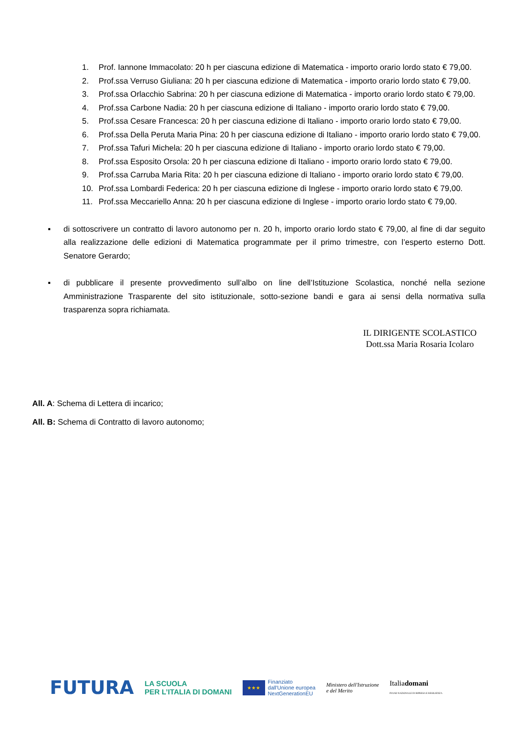1. Prof. Iannone Immacolato: 20 h per ciascuna edizione di Matematica - importo orario lordo stato € 79,00.
2. Prof.ssa Verruso Giuliana: 20 h per ciascuna edizione di Matematica - importo orario lordo stato € 79,00.
3. Prof.ssa Orlacchio Sabrina: 20 h per ciascuna edizione di Matematica - importo orario lordo stato € 79,00.
4. Prof.ssa Carbone Nadia: 20 h per ciascuna edizione di Italiano - importo orario lordo stato € 79,00.
5. Prof.ssa Cesare Francesca: 20 h per ciascuna edizione di Italiano - importo orario lordo stato € 79,00.
6. Prof.ssa Della Peruta Maria Pina: 20 h per ciascuna edizione di Italiano - importo orario lordo stato € 79,00.
7. Prof.ssa Tafuri Michela: 20 h per ciascuna edizione di Italiano - importo orario lordo stato € 79,00.
8. Prof.ssa Esposito Orsola: 20 h per ciascuna edizione di Italiano - importo orario lordo stato € 79,00.
9. Prof.ssa Carruba Maria Rita: 20 h per ciascuna edizione di Italiano - importo orario lordo stato € 79,00.
10. Prof.ssa Lombardi Federica: 20 h per ciascuna edizione di Inglese - importo orario lordo stato € 79,00.
11. Prof.ssa Meccariello Anna: 20 h per ciascuna edizione di Inglese - importo orario lordo stato € 79,00.
▪ di sottoscrivere un contratto di lavoro autonomo per n. 20 h, importo orario lordo stato € 79,00, al fine di dar seguito alla realizzazione delle edizioni di Matematica programmate per il primo trimestre, con l’esperto esterno Dott. Senatore Gerardo;
▪ di pubblicare il presente provvedimento sull’albo on line dell’Istituzione Scolastica, nonché nella sezione Amministrazione Trasparente del sito istituzionale, sotto-sezione bandi e gara ai sensi della normativa sulla trasparenza sopra richiamata.
IL DIRIGENTE SCOLASTICO
Dott.ssa Maria Rosaria Icolaro
All. A: Schema di Lettera di incarico;
All. B: Schema di Contratto di lavoro autonomo;
FUTURA LA SCUOLA
PER L’ITALIA DI DOMANI ★★★ Finanziato
dall'Unione europea
NextGenerationEU Ministero dell'Istruzione
e del Merito Italiadomani
PIANO NAZIONALE DI RIPRESA E RESILIENZA